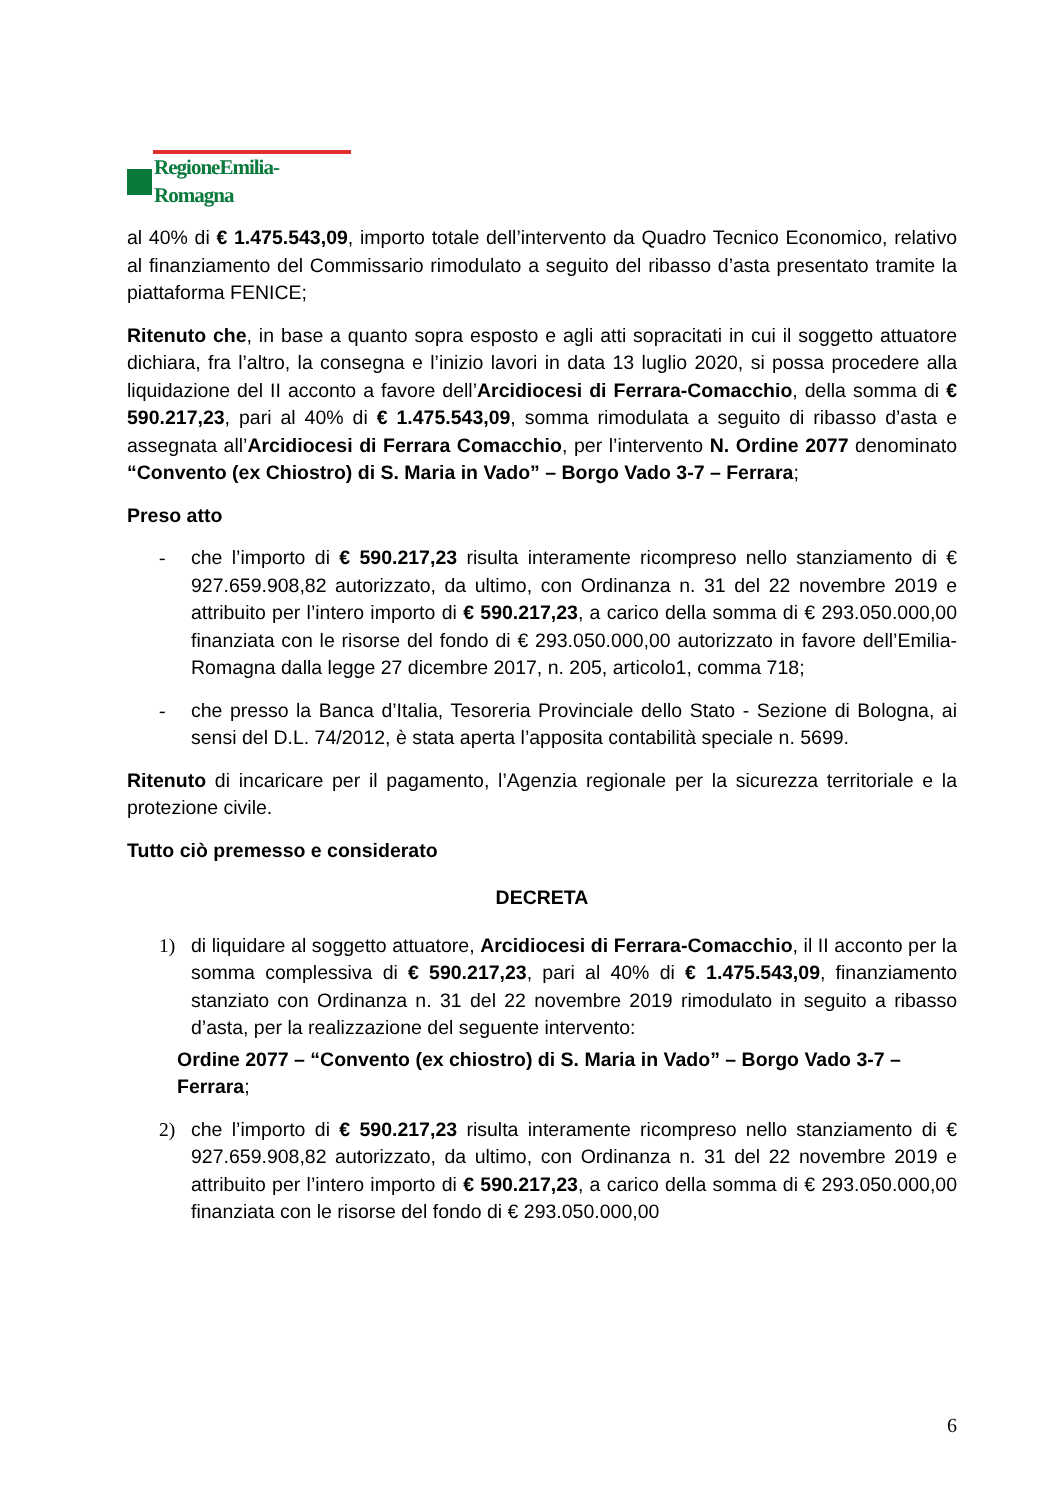RegioneEmilia-Romagna
al 40% di € 1.475.543,09, importo totale dell’intervento da Quadro Tecnico Economico, relativo al finanziamento del Commissario rimodulato a seguito del ribasso d’asta presentato tramite la piattaforma FENICE;
Ritenuto che, in base a quanto sopra esposto e agli atti sopracitati in cui il soggetto attuatore dichiara, fra l’altro, la consegna e l’inizio lavori in data 13 luglio 2020, si possa procedere alla liquidazione del II acconto a favore dell’Arcidiocesi di Ferrara-Comacchio, della somma di € 590.217,23, pari al 40% di € 1.475.543,09, somma rimodulata a seguito di ribasso d’asta e assegnata all’Arcidiocesi di Ferrara Comacchio, per l’intervento N. Ordine 2077 denominato “Convento (ex Chiostro) di S. Maria in Vado” – Borgo Vado 3-7 – Ferrara;
Preso atto
- che l’importo di € 590.217,23 risulta interamente ricompreso nello stanziamento di € 927.659.908,82 autorizzato, da ultimo, con Ordinanza n. 31 del 22 novembre 2019 e attribuito per l’intero importo di € 590.217,23, a carico della somma di € 293.050.000,00 finanziata con le risorse del fondo di € 293.050.000,00 autorizzato in favore dell’Emilia-Romagna dalla legge 27 dicembre 2017, n. 205, articolo1, comma 718;
- che presso la Banca d’Italia, Tesoreria Provinciale dello Stato - Sezione di Bologna, ai sensi del D.L. 74/2012, è stata aperta l’apposita contabilità speciale n. 5699.
Ritenuto di incaricare per il pagamento, l’Agenzia regionale per la sicurezza territoriale e la protezione civile.
Tutto ciò premesso e considerato
DECRETA
1) di liquidare al soggetto attuatore, Arcidiocesi di Ferrara-Comacchio, il II acconto per la somma complessiva di € 590.217,23, pari al 40% di € 1.475.543,09, finanziamento stanziato con Ordinanza n. 31 del 22 novembre 2019 rimodulato in seguito a ribasso d’asta, per la realizzazione del seguente intervento:
Ordine 2077 – “Convento (ex chiostro) di S. Maria in Vado” – Borgo Vado 3-7 – Ferrara;
2) che l’importo di € 590.217,23 risulta interamente ricompreso nello stanziamento di € 927.659.908,82 autorizzato, da ultimo, con Ordinanza n. 31 del 22 novembre 2019 e attribuito per l’intero importo di € 590.217,23, a carico della somma di € 293.050.000,00 finanziata con le risorse del fondo di € 293.050.000,00
6